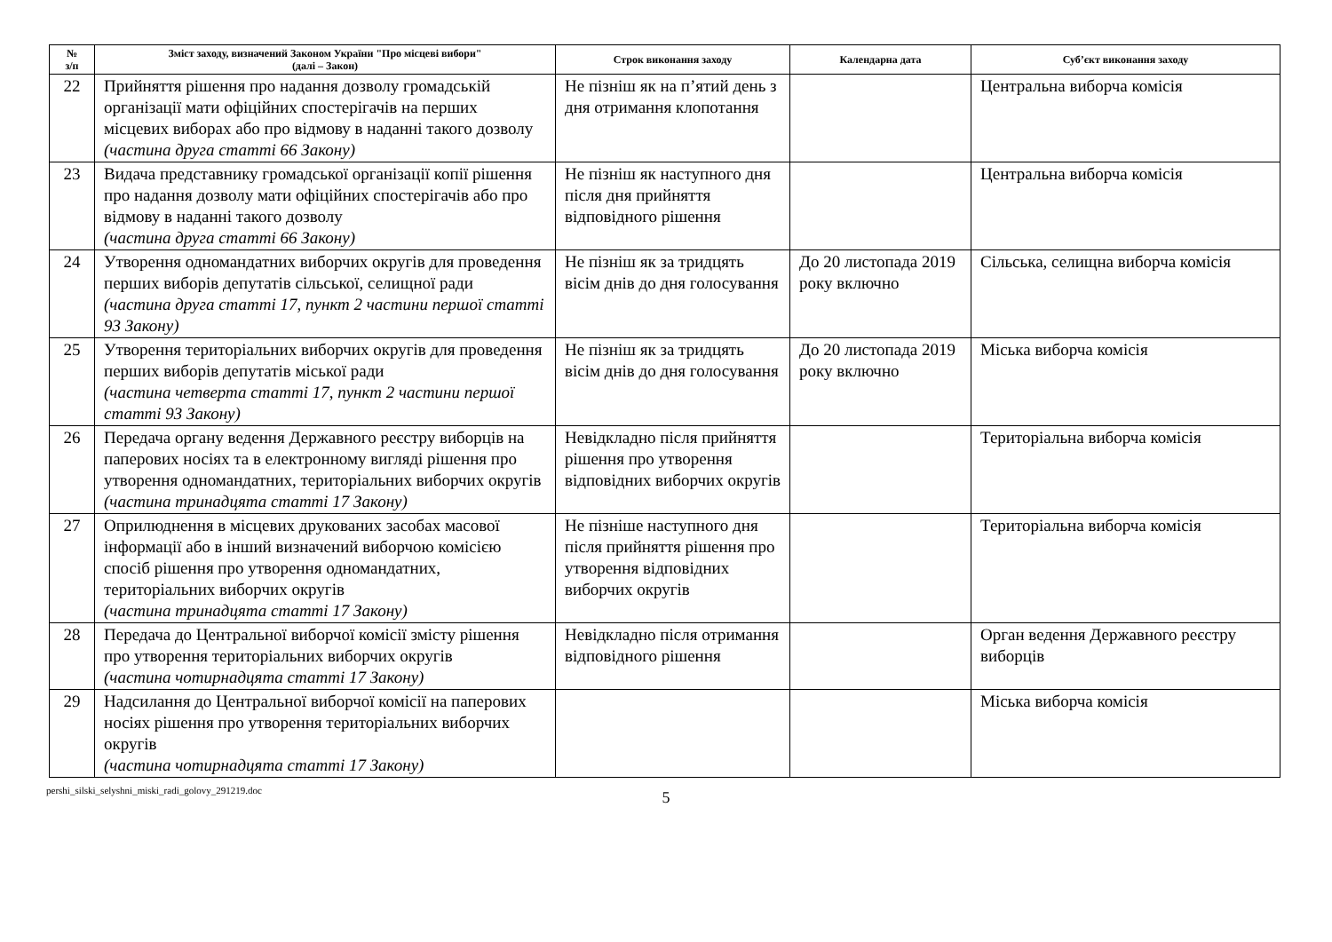| № з/п | Зміст заходу, визначений Законом України "Про місцеві вибори" (далі – Закон) | Строк виконання заходу | Календарна дата | Суб’єкт виконання заходу |
| --- | --- | --- | --- | --- |
| 22 | Прийняття рішення про надання дозволу громадській організації мати офіційних спостерігачів на перших місцевих виборах або про відмову в наданні такого дозволу (частина друга статті 66 Закону) | Не пізніш як на п’ятий день з дня отримання клопотання | | Центральна виборча комісія |
| 23 | Видача представнику громадської організації копії рішення про надання дозволу мати офіційних спостерігачів або про відмову в наданні такого дозволу (частина друга статті 66 Закону) | Не пізніш як наступного дня після дня прийняття відповідного рішення | | Центральна виборча комісія |
| 24 | Утворення одномандатних виборчих округів для проведення перших виборів депутатів сільської, селищної ради (частина друга статті 17, пункт 2 частини першої статті 93 Закону) | Не пізніш як за тридцять вісім днів до дня голосування | До 20 листопада 2019 року включно | Сільська, селищна виборча комісія |
| 25 | Утворення територіальних виборчих округів для проведення перших виборів депутатів міської ради (частина четверта статті 17, пункт 2 частини першої статті 93 Закону) | Не пізніш як за тридцять вісім днів до дня голосування | До 20 листопада 2019 року включно | Міська виборча комісія |
| 26 | Передача органу ведення Державного реєстру виборців на паперових носіях та в електронному вигляді рішення про утворення одномандатних, територіальних виборчих округів (частина тринадцята статті 17 Закону) | Невідкладно після прийняття рішення про утворення відповідних виборчих округів | | Територіальна виборча комісія |
| 27 | Оприлюднення в місцевих друкованих засобах масової інформації або в інший визначений виборчою комісією спосіб рішення про утворення одномандатних, територіальних виборчих округів (частина тринадцята статті 17 Закону) | Не пізніше наступного дня після прийняття рішення про утворення відповідних виборчих округів | | Територіальна виборча комісія |
| 28 | Передача до Центральної виборчої комісії змісту рішення про утворення територіальних виборчих округів (частина чотирнадцята статті 17 Закону) | Невідкладно після отримання відповідного рішення | | Орган ведення Державного реєстру виборців |
| 29 | Надсилання до Центральної виборчої комісії на паперових носіях рішення про утворення територіальних виборчих округів (частина чотирнадцята статті 17 Закону) | | | Міська виборча комісія |
pershi_silski_selyshni_miski_radi_golovy_291219.doc
5